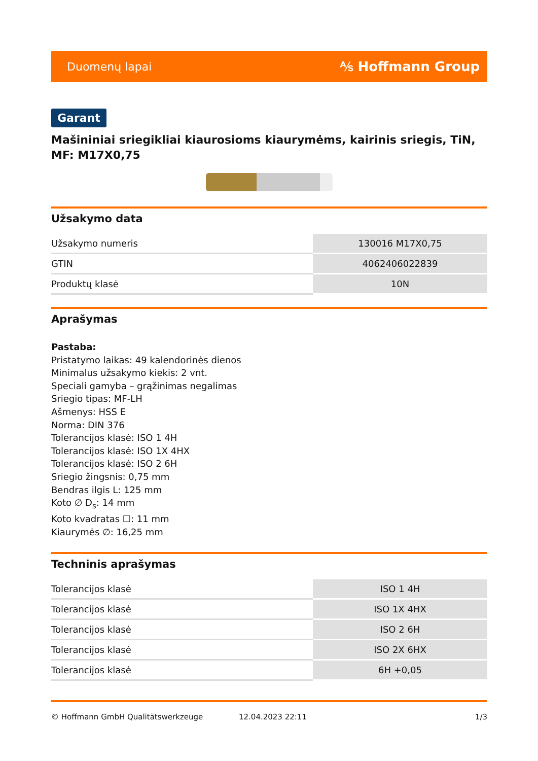Duomenų lapai ⅍ Hoffmann Group
Garant
Mašininiai sriegikliai kiaurosioms kiaurymėms, kairinis sriegis, TiN, MF: M17X0,75
Užsakymo data
| Užsakymo numeris | 130016 M17X0,75 |
| GTIN | 4062406022839 |
| Produktų klasė | 10N |
Aprašymas
Pastaba:
Pristatymo laikas: 49 kalendorinės dienos
Minimalus užsakymo kiekis: 2 vnt.
Speciali gamyba – grąžinimas negalimas
Sriegio tipas: MF-LH
Ašmenys: HSS E
Norma: DIN 376
Tolerancijos klasė: ISO 1 4H
Tolerancijos klasė: ISO 1X 4HX
Tolerancijos klasė: ISO 2 6H
Sriegio žingsnis: 0,75 mm
Bendras ilgis L: 125 mm
Koto ∅ D<sub>s</sub>: 14 mm
Koto kvadratas ☐: 11 mm
Kiaurymės ∅: 16,25 mm
Techninis aprašymas
| Tolerancijos klasė | ISO 1 4H |
| Tolerancijos klasė | ISO 1X 4HX |
| Tolerancijos klasė | ISO 2 6H |
| Tolerancijos klasė | ISO 2X 6HX |
| Tolerancijos klasė | 6H +0,05 |
© Hoffmann GmbH Qualitätswerkzeuge 12.04.2023 22:11 1/3